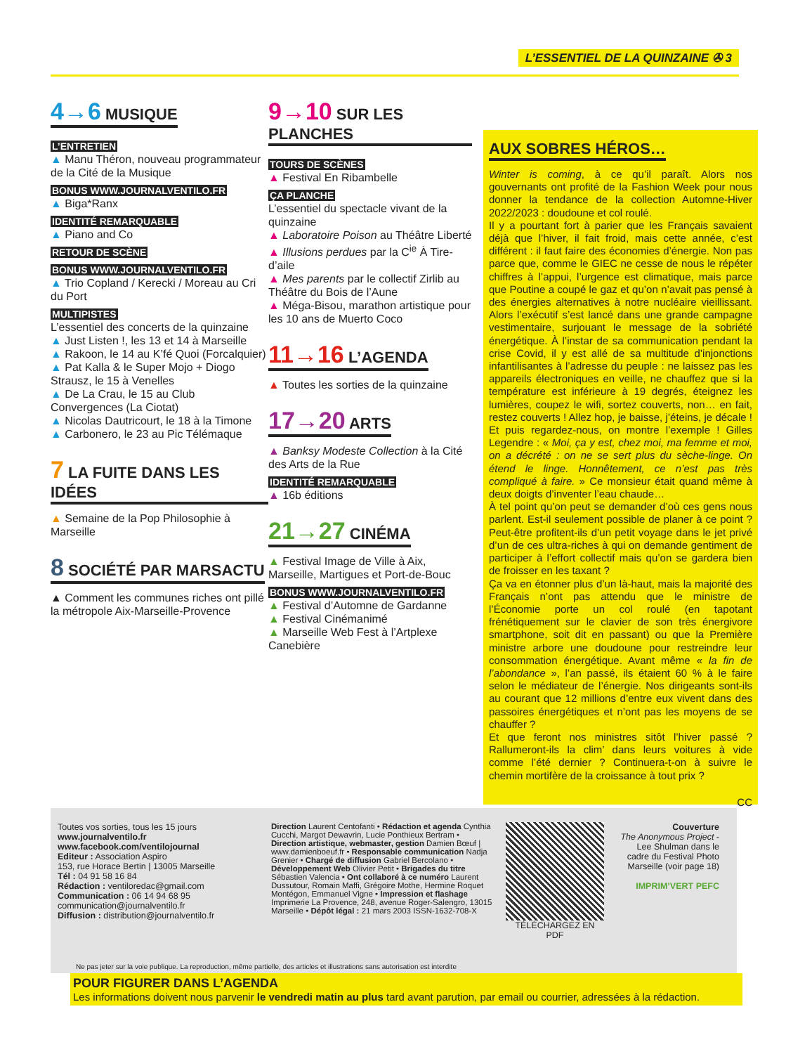L’ESSENTIEL DE LA QUINZAINE ✇ 3
4→6 MUSIQUE
L’ENTRETIEN
▲ Manu Théron, nouveau programmateur de la Cité de la Musique
BONUS WWW.JOURNALVENTILO.FR
▲ Biga*Ranx
IDENTITÉ REMARQUABLE
▲ Piano and Co
RETOUR DE SCÈNE
BONUS WWW.JOURNALVENTILO.FR
▲ Trio Copland / Kerecki / Moreau au Cri du Port
MULTIPISTES
L’essentiel des concerts de la quinzaine
▲ Just Listen !, les 13 et 14 à Marseille
▲ Rakoon, le 14 au K’fé Quoi (Forcalquier)
▲ Pat Kalla & le Super Mojo + Diogo Strausz, le 15 à Venelles
▲ De La Crau, le 15 au Club Convergences (La Ciotat)
▲ Nicolas Dautricourt, le 18 à la Timone
▲ Carbonero, le 23 au Pic Télémaque
7 LA FUITE DANS LES IDÉES
▲ Semaine de la Pop Philosophie à Marseille
8 SOCIÉTÉ PAR MARSACTU
▲ Comment les communes riches ont pillé la métropole Aix-Marseille-Provence
9→10 SUR LES PLANCHES
TOURS DE SCÈNES
▲ Festival En Ribambelle
ÇA PLANCHE
L’essentiel du spectacle vivant de la quinzaine
▲ Laboratoire Poison au Théâtre Liberté
▲ Illusions perdues par la C<sup>ie</sup> À Tire-d’aile
▲ Mes parents par le collectif Zirlib au Théâtre du Bois de l’Aune
▲ Méga-Bisou, marathon artistique pour les 10 ans de Muerto Coco
11→16 L’AGENDA
▲ Toutes les sorties de la quinzaine
17→20 ARTS
▲ Banksy Modeste Collection à la Cité des Arts de la Rue
IDENTITÉ REMARQUABLE
▲ 16b éditions
21→27 CINÉMA
▲ Festival Image de Ville à Aix, Marseille, Martigues et Port-de-Bouc
BONUS WWW.JOURNALVENTILO.FR
▲ Festival d’Automne de Gardanne
▲ Festival Cinémanimé
▲ Marseille Web Fest à l’Artplexe Canebière
AUX SOBRES HÉROS…
Winter is coming, à ce qu’il paraît. Alors nos gouvernants ont profité de la Fashion Week pour nous donner la tendance de la collection Automne-Hiver 2022/2023 : doudoune et col roulé.
Il y a pourtant fort à parier que les Français savaient déjà que l’hiver, il fait froid, mais cette année, c’est différent : il faut faire des économies d’énergie. Non pas parce que, comme le GIEC ne cesse de nous le répéter chiffres à l’appui, l’urgence est climatique, mais parce que Poutine a coupé le gaz et qu’on n’avait pas pensé à des énergies alternatives à notre nucléaire vieillissant. Alors l’exécutif s’est lancé dans une grande campagne vestimentaire, surjouant le message de la sobriété énergétique. À l’instar de sa communication pendant la crise Covid, il y est allé de sa multitude d’injonctions infantilisantes à l’adresse du peuple : ne laissez pas les appareils électroniques en veille, ne chauffez que si la température est inférieure à 19 degrés, éteignez les lumières, coupez le wifi, sortez couverts, non… en fait, restez couverts ! Allez hop, je baisse, j’éteins, je décale ! Et puis regardez-nous, on montre l’exemple ! Gilles Legendre : « Moi, ça y est, chez moi, ma femme et moi, on a décrété : on ne se sert plus du sèche-linge. On étend le linge. Honnêtement, ce n’est pas très compliqué à faire. » Ce monsieur était quand même à deux doigts d’inventer l’eau chaude…
À tel point qu’on peut se demander d’où ces gens nous parlent. Est-il seulement possible de planer à ce point ? Peut-être profitent-ils d’un petit voyage dans le jet privé d’un de ces ultra-riches à qui on demande gentiment de participer à l’effort collectif mais qu’on se gardera bien de froisser en les taxant ?
Ça va en étonner plus d’un là-haut, mais la majorité des Français n’ont pas attendu que le ministre de l’Économie porte un col roulé (en tapotant frénétiquement sur le clavier de son très énergivore smartphone, soit dit en passant) ou que la Première ministre arbore une doudoune pour restreindre leur consommation énergétique. Avant même « la fin de l’abondance », l’an passé, ils étaient 60 % à le faire selon le médiateur de l’énergie. Nos dirigeants sont-ils au courant que 12 millions d’entre eux vivent dans des passoires énergétiques et n’ont pas les moyens de se chauffer ?
Et que feront nos ministres sitôt l’hiver passé ? Rallumeront-ils la clim’ dans leurs voitures à vide comme l’été dernier ? Continuera-t-on à suivre le chemin mortifère de la croissance à tout prix ?
CC
Toutes vos sorties, tous les 15 jours
www.journalventilo.fr
www.facebook.com/ventilojournal
Editeur : Association Aspiro
153, rue Horace Bertin | 13005 Marseille
Tél : 04 91 58 16 84
Rédaction : ventiloredac@gmail.com
Communication : 06 14 94 68 95
communication@journalventilo.fr
Diffusion : distribution@journalventilo.fr
Direction Laurent Centofanti • Rédaction et agenda Cynthia Cucchi, Margot Dewavrin, Lucie Ponthieux Bertram • Direction artistique, webmaster, gestion Damien Bœuf | www.damienboeuf.fr • Responsable communication Nadja Grenier • Chargé de diffusion Gabriel Bercolano • Développement Web Olivier Petit • Brigades du titre Sébastien Valencia • Ont collaboré à ce numéro Laurent Dussutour, Romain Maffi, Grégoire Mothe, Hermine Roquet Montégon, Emmanuel Vigne • Impression et flashage Imprimerie La Provence, 248, avenue Roger-Salengro, 13015 Marseille • Dépôt légal : 21 mars 2003 ISSN-1632-708-X
TÉLÉCHARGEZ EN PDF Couverture
The Anonymous Project - Lee Shulman dans le cadre du Festival Photo Marseille (voir page 18)
IMPRIM’VERT PEFC
Ne pas jeter sur la voie publique. La reproduction, même partielle, des articles et illustrations sans autorisation est interdite
POUR FIGURER DANS L’AGENDA
Les informations doivent nous parvenir le vendredi matin au plus tard avant parution, par email ou courrier, adressées à la rédaction.